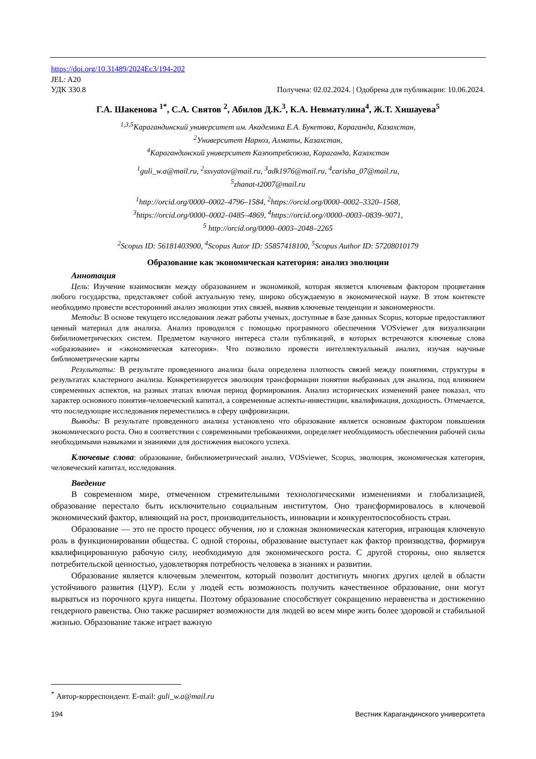https://doi.org/10.31489/2024Ec3/194-202
JEL: A20
УДК 330.8 Получена: 02.02.2024. | Одобрена для публикации: 10.06.2024.
Г.А. Шакенова <sup>1*</sup>, С.А. Святов <sup>2</sup>, Абилов Д.К.<sup>3</sup>, К.А. Невматулина<sup>4</sup>, Ж.Т. Хишауева<sup>5</sup>
<sup>1,3,5</sup>Карагандинский университет им. Академика Е.А. Букетова, Караганда, Казахстан,
<sup>2</sup> Университет Нархоз, Алматы, Казахстан,
<sup>4</sup> Карагандинский университет Казпотребсоюза, Караганда, Казахстан
<sup>1</sup> guli_w.a@mail.ru, <sup>2</sup>ssvyatov@mail.ru, <sup>3</sup>adk1976@mail.ru, <sup>4</sup>carisha_07@mail.ru,
<sup>5</sup> zhanat-t2007@mail.ru
<sup>1</sup> http://orcid.org/0000–0002–4796–1584, <sup>2</sup>https://orcid.org/0000–0002–3320–1568,
<sup>3</sup> https://orcid.org/0000–0002–0485–4869, <sup>4</sup>https://orcid.org//0000–0003–0839–9071,
<sup>5</sup> http://orcid.org/0000–0003–2048–2265
<sup>2</sup> Scopus ID: 56181403900, <sup>4</sup>Scopus Autor ID: 55857418100, <sup>5</sup>Scopus Author ID: 57208010179
Образование как экономическая категория: анализ эволюции
Аннотация
Цель: Изучение взаимосвязи между образованием и экономикой, которая является ключевым фактором процветания любого государства, представляет собой актуальную тему, широко обсуждаемую в экономической науке. В этом контексте необходимо провести всесторонний анализ эволюции этих связей, выявив ключевые тенденции и закономерности.
Методы: В основе текущего исследования лежат работы ученых, доступные в базе данных Scopus, которые предоставляют ценный материал для анализа. Анализ проводился с помощью програмного обеспечения VOSviewer для визуализации бибилиометрических систем. Предметом научного интереса стали публикаций, в которых встречаются ключевые слова «образование» и «экономическая категория». Что позволило провести интеллектуальный анализ, изучая научные библиометрические карты
Результаты: В результате проведенного анализа была определена плотность связей между понятиями, структуры в результатах кластерного анализа. Конкретизируется эволюция трансформации понятии выбранных для анализа, под влиянием современных аспектов, на разных этапах влючая период формирования. Анализ исторических изменений ранее показал, что характер основного понятия-человеческий капитал, а современные аспекты-инвестиции, квалификация, доходность. Отмечается, что последующие исследования переместились в сферу цифровизации.
Выводы: В результате проведенного анализа установлено что образование является основным фактором повышения экономического роста. Оно в соответствии с современными требованиями, определяет необходимость обеспечения рабочей силы необходимыми навыками и знаниями для достижения высокого успеха.
Ключевые слова: образование, бибилиометрический анализ, VOSviewer, Scopus, эволюция, экономическая категория, человеческий капитал, исследования.
Введение
В современном мире, отмеченном стремительными технологическими изменениями и глобализацией, образование перестало быть исключительно социальным институтом. Оно трансформировалось в ключевой экономический фактор, влияющий на рост, производительность, инновации и конкурентоспособность стран.
Образование — это не просто процесс обучения, но и сложная экономическая категория, играющая ключевую роль в функционировании общества. С одной стороны, образование выступает как фактор производства, формируя квалифицированную рабочую силу, необходимую для экономического роста. С другой стороны, оно является потребительской ценностью, удовлетворяя потребность человека в знаниях и развитии.
Образование является ключевым элементом, который позволит достигнуть многих других целей в области устойчивого развития (ЦУР). Если у людей есть возможность получить качественное образование, они могут вырваться из порочного круга нищеты. Поэтому образование способствует сокращению неравенства и достижению гендерного равенства. Оно также расширяет возможности для людей во всем мире жить более здоровой и стабильной жизнью. Образование также играет важную
<sup>*</sup> Автор-корреспондент. E-mail: guli_w.a@mail.ru
194 Вестник Карагандинского университета